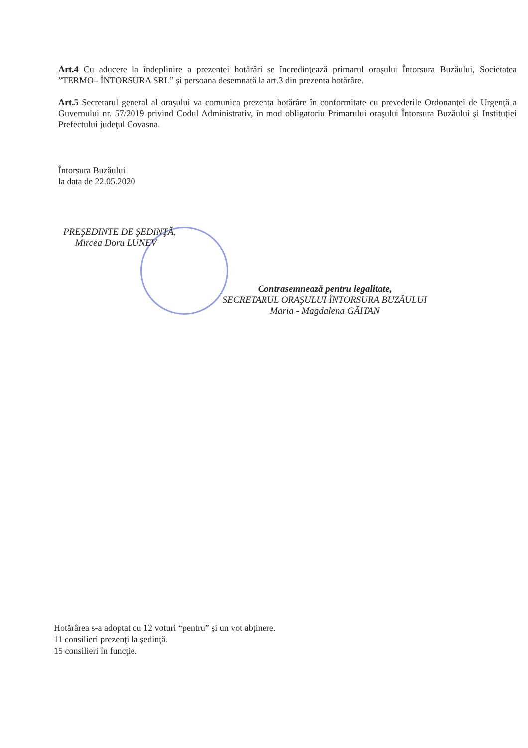Art.4 Cu aducere la îndeplinire a prezentei hotărâri se încredinţează primarul oraşului Întorsura Buzăului, Societatea ”TERMO– ÎNTORSURA SRL” și persoana desemnată la art.3 din prezenta hotărâre.
Art.5 Secretarul general al oraşului va comunica prezenta hotărâre în conformitate cu prevederile Ordonanţei de Urgenţă a Guvernului nr. 57/2019 privind Codul Administrativ, în mod obligatoriu Primarului oraşului Întorsura Buzăului şi Instituţiei Prefectului judeţul Covasna.
Întorsura Buzăului
la data de 22.05.2020
PREŞEDINTE DE ŞEDINŢĂ,
Mircea Doru LUNEV
Contrasemnează pentru legalitate,
SECRETARUL ORAŞULUI ÎNTORSURA BUZĂULUI
Maria - Magdalena GĂITAN
Hotărârea s-a adoptat cu 12 voturi “pentru” și un vot abținere.
11 consilieri prezenţi la şedinţă.
15 consilieri în funcţie.